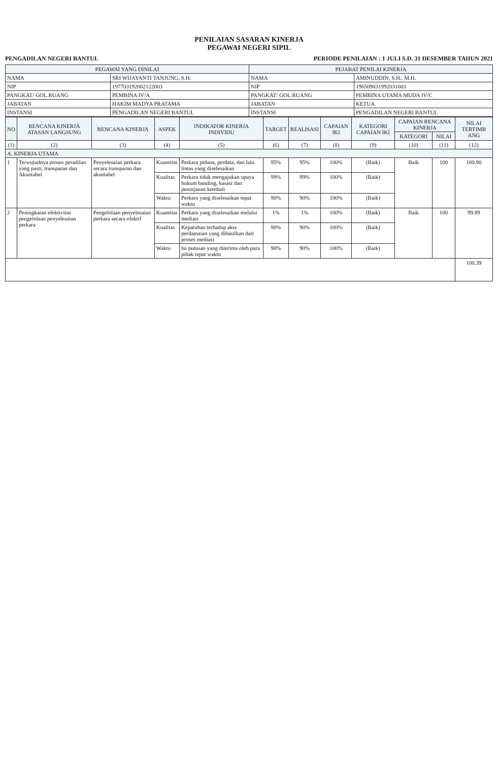PENILAIAN SASARAN KINERJA
PEGAWAI NEGERI SIPIL
PENGADILAN NEGERI BANTUL PERIODE PENILAIAN : 1 JULI S.D. 31 DESEMBER TAHUN 2021
| PEGAWAI YANG DINILAI | | PEJABAT PENILAI KINERJA | |
| --- | --- | --- | --- |
| NAMA | SRI WIJAYANTI TANJUNG, S.H. | NAMA | AMINUDDIN, S.H., M.H. |
| NIP | 197703192002122003 | NIP | 196509031992031003 |
| PANGKAT/ GOL.RUANG | PEMBINA IV/A | PANGKAT/ GOL.RUANG | PEMBINA UTAMA MUDA IV/C |
| JABATAN | HAKIM MADYA PRATAMA | JABATAN | KETUA |
| INSTANSI | PENGADILAN NEGERI BANTUL | INSTANSI | PENGADILAN NEGERI BANTUL |
| NO | RENCANA KINERJA ATASAN LANGSUNG | RENCANA KINERJA | ASPEK | INDIKATOR KINERJA INDIVIDU | TARGET | REALISASI | CAPAIAN IKI | KATEGORI CAPAIAN IKI | CAPAIAN RENCANA KINERJA | | NILAI TERTIMB ANG |
| --- | --- | --- | --- | --- | --- | --- | --- | --- | --- | --- | --- |
| | | | | | | | | | KATEGORI | NILAI | |
| (1) | (2) | (3) | (4) | (5) | (6) | (7) | (8) | (9) | (10) | (11) | (12) |
| A. KINERJA UTAMA | | | | | | | | | | | |
| 1 | Terwujudnya proses peradilan yang pasti, transparan dan Akuntabel | Penyelesaian perkara secara transparan dan akuntabel | Kuantitas | Perkara pidana, perdata, dan lalu lintas yang diselesaikan | 95% | 95% | 100% | (Baik) | Baik | 100 | 100.90 |
| | | | Kualitas | Perkara tidak mengajukan upaya hukum banding, kasasi dan peninjauan kembali | 99% | 99% | 100% | (Baik) | | | |
| | | | Waktu | Perkara yang diselesaikan tepat waktu | 90% | 90% | 100% | (Baik) | | | |
| 2 | Peningkatan efektivitas pengelolaan penyelesaian perkara | Pengelolaan penyelesaian perkara secara efektif | Kuantitas | Perkara yang diselesaikan melalui mediasi | 1% | 1% | 100% | (Baik) | Baik | 100 | 99.89 |
| | | | Kualitas | Kepatuhan terhadap akta perdamaian yang dihasilkan dari proses mediasi | 90% | 90% | 100% | (Baik) | | | |
| | | | Waktu | Isi putusan yang diterima oleh para pihak tepat waktu | 90% | 90% | 100% | (Baik) | | | |
| | | | | | | | | | | | 100.39 |